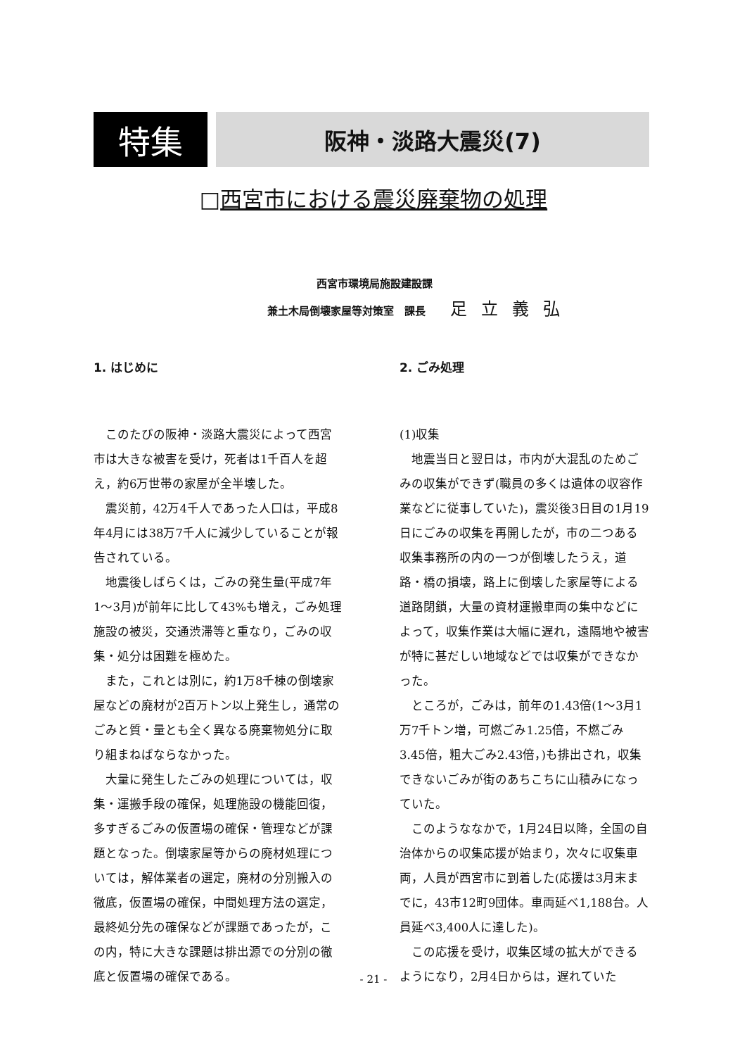特集
阪神・淡路大震災(7)
□西宮市における震災廃棄物の処理
西宮市環境局施設建設課
兼土木局倒壊家屋等対策室　課長 足立義弘
1. はじめに
このたびの阪神・淡路大震災によって西宮市は大きな被害を受け，死者は1千百人を超え，約6万世帯の家屋が全半壊した。
震災前，42万4千人であった人口は，平成8年4月には38万7千人に減少していることが報告されている。
地震後しばらくは，ごみの発生量(平成7年1〜3月)が前年に比して43%も増え，ごみ処理施設の被災，交通渋滞等と重なり，ごみの収集・処分は困難を極めた。
また，これとは別に，約1万8千棟の倒壊家屋などの廃材が2百万トン以上発生し，通常のごみと質・量とも全く異なる廃棄物処分に取り組まねばならなかった。
大量に発生したごみの処理については，収集・運搬手段の確保，処理施設の機能回復，多すぎるごみの仮置場の確保・管理などが課題となった。倒壊家屋等からの廃材処理については，解体業者の選定，廃材の分別搬入の徹底，仮置場の確保，中間処理方法の選定，最終処分先の確保などが課題であったが，この内，特に大きな課題は排出源での分別の徹底と仮置場の確保である。
2. ごみ処理
(1)収集
地震当日と翌日は，市内が大混乱のためごみの収集ができず(職員の多くは遺体の収容作業などに従事していた)，震災後3日目の1月19日にごみの収集を再開したが，市の二つある収集事務所の内の一つが倒壊したうえ，道路・橋の損壊，路上に倒壊した家屋等による道路閉鎖，大量の資材運搬車両の集中などによって，収集作業は大幅に遅れ，遠隔地や被害が特に甚だしい地域などでは収集ができなかった。
ところが，ごみは，前年の1.43倍(1〜3月1万7千トン増，可燃ごみ1.25倍，不燃ごみ3.45倍，粗大ごみ2.43倍，)も排出され，収集できないごみが街のあちこちに山積みになっていた。
このようななかで，1月24日以降，全国の自治体からの収集応援が始まり，次々に収集車両，人員が西宮市に到着した(応援は3月末までに，43市12町9団体。車両延べ1,188台。人員延べ3,400人に達した)。
この応援を受け，収集区域の拡大ができるようになり，2月4日からは，遅れていた
- 21 -